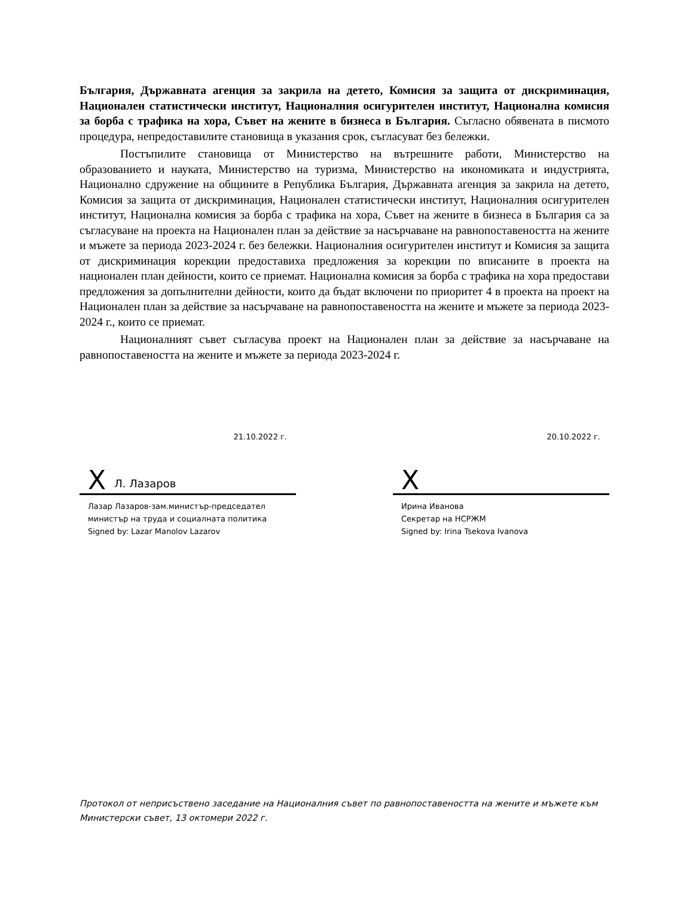България, Държавната агенция за закрила на детето, Комисия за защита от дискриминация, Национален статистически институт, Националния осигурителен институт, Национална комисия за борба с трафика на хора, Съвет на жените в бизнеса в България. Съгласно обявената в писмото процедура, непредоставилите становища в указания срок, съгласуват без бележки.
Постъпилите становища от Министерство на вътрешните работи, Министерство на образованието и науката, Министерство на туризма, Министерство на икономиката и индустрията, Национално сдружение на общините в Република България, Държавната агенция за закрила на детето, Комисия за защита от дискриминация, Национален статистически институт, Националния осигурителен институт, Национална комисия за борба с трафика на хора, Съвет на жените в бизнеса в България са за съгласуване на проекта на Национален план за действие за насърчаване на равнопоставеността на жените и мъжете за периода 2023-2024 г. без бележки. Националния осигурителен институт и Комисия за защита от дискриминация корекции предоставиха предложения за корекции по вписаните в проекта на национален план дейности, които се приемат. Национална комисия за борба с трафика на хора предостави предложения за допълнителни дейности, които да бъдат включени по приоритет 4 в проекта на проект на Национален план за действие за насърчаване на равнопоставеността на жените и мъжете за периода 2023-2024 г., които се приемат.
Националният съвет съгласува проект на Национален план за действие за насърчаване на равнопоставеността на жените и мъжете за периода 2023-2024 г.
21.10.2022 г.
X Л. Лазаров
Лазар Лазаров-зам.министър-председател
министър на труда и социалната политика
Signed by: Lazar Manolov Lazarov
20.10.2022 г.
X
Ирина Иванова
Секретар на НСРЖМ
Signed by: Irina Tsekova Ivanova
Протокол от неприсъствено заседание на Националния съвет по равнопоставеността на жените и мъжете към Министерски съвет, 13 октомери 2022 г.